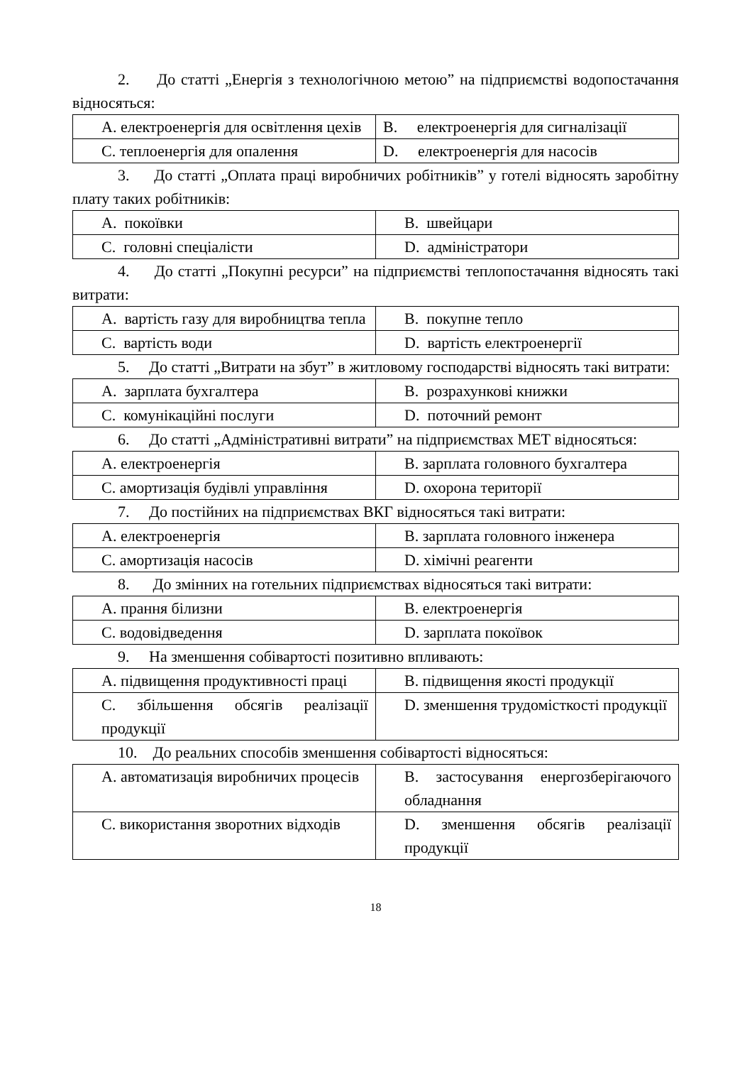2. До статті „Енергія з технологічною метою” на підприємстві водопостачання відносяться:
| A. електроенергія для освітлення цехів | B. електроенергія для сигналізації |
| C. теплоенергія для опалення | D. електроенергія для насосів |
3. До статті „Оплата праці виробничих робітників” у готелі відносять заробітну плату таких робітників:
| A. покоївки | B. швейцари |
| C. головні спеціалісти | D. адміністратори |
4. До статті „Покупні ресурси” на підприємстві теплопостачання відносять такі витрати:
| A. вартість газу для виробництва тепла | B. покупне тепло |
| C. вартість води | D. вартість електроенергії |
5. До статті „Витрати на збут” в житловому господарстві відносять такі витрати:
| A. зарплата бухгалтера | B. розрахункові книжки |
| C. комунікаційні послуги | D. поточний ремонт |
6. До статті „Адміністративні витрати” на підприємствах МЕТ відносяться:
| A. електроенергія | B. зарплата головного бухгалтера |
| C. амортизація будівлі управління | D. охорона території |
7. До постійних на підприємствах ВКГ відносяться такі витрати:
| A. електроенергія | B. зарплата головного інженера |
| C. амортизація насосів | D. хімічні реагенти |
8. До змінних на готельних підприємствах відносяться такі витрати:
| A. прання білизни | B. електроенергія |
| C. водовідведення | D. зарплата покоївок |
9. На зменшення собівартості позитивно впливають:
| A. підвищення продуктивності праці | B. підвищення якості продукції |
| C. збільшення обсягів реалізації продукції | D. зменшення трудомісткості продукції |
10. До реальних способів зменшення собівартості відносяться:
| A. автоматизація виробничих процесів | B. застосування енергозберігаючого обладнання |
| C. використання зворотних відходів | D. зменшення обсягів реалізації продукції |
18